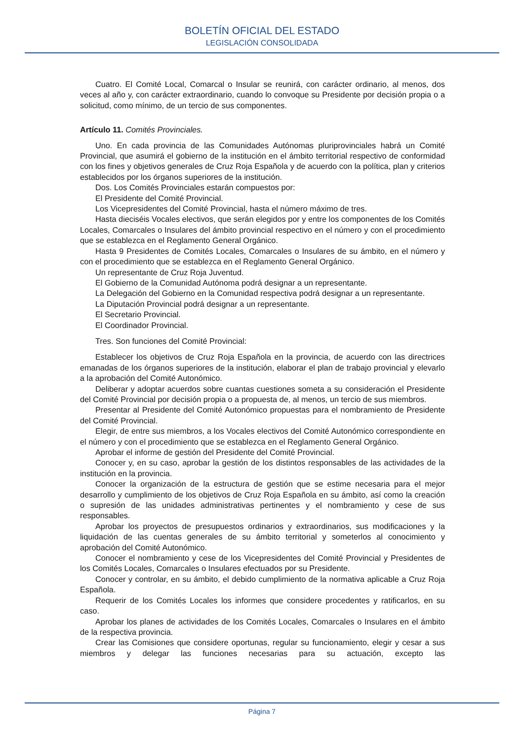BOLETÍN OFICIAL DEL ESTADO
LEGISLACIÓN CONSOLIDADA
Cuatro. El Comité Local, Comarcal o Insular se reunirá, con carácter ordinario, al menos, dos veces al año y, con carácter extraordinario, cuando lo convoque su Presidente por decisión propia o a solicitud, como mínimo, de un tercio de sus componentes.
Artículo 11. Comités Provinciales.
Uno. En cada provincia de las Comunidades Autónomas pluriprovinciales habrá un Comité Provincial, que asumirá el gobierno de la institución en el ámbito territorial respectivo de conformidad con los fines y objetivos generales de Cruz Roja Española y de acuerdo con la política, plan y criterios establecidos por los órganos superiores de la institución.
Dos. Los Comités Provinciales estarán compuestos por:
El Presidente del Comité Provincial.
Los Vicepresidentes del Comité Provincial, hasta el número máximo de tres.
Hasta dieciséis Vocales electivos, que serán elegidos por y entre los componentes de los Comités Locales, Comarcales o Insulares del ámbito provincial respectivo en el número y con el procedimiento que se establezca en el Reglamento General Orgánico.
Hasta 9 Presidentes de Comités Locales, Comarcales o Insulares de su ámbito, en el número y con el procedimiento que se establezca en el Reglamento General Orgánico.
Un representante de Cruz Roja Juventud.
El Gobierno de la Comunidad Autónoma podrá designar a un representante.
La Delegación del Gobierno en la Comunidad respectiva podrá designar a un representante.
La Diputación Provincial podrá designar a un representante.
El Secretario Provincial.
El Coordinador Provincial.
Tres. Son funciones del Comité Provincial:
Establecer los objetivos de Cruz Roja Española en la provincia, de acuerdo con las directrices emanadas de los órganos superiores de la institución, elaborar el plan de trabajo provincial y elevarlo a la aprobación del Comité Autonómico.
Deliberar y adoptar acuerdos sobre cuantas cuestiones someta a su consideración el Presidente del Comité Provincial por decisión propia o a propuesta de, al menos, un tercio de sus miembros.
Presentar al Presidente del Comité Autonómico propuestas para el nombramiento de Presidente del Comité Provincial.
Elegir, de entre sus miembros, a los Vocales electivos del Comité Autonómico correspondiente en el número y con el procedimiento que se establezca en el Reglamento General Orgánico.
Aprobar el informe de gestión del Presidente del Comité Provincial.
Conocer y, en su caso, aprobar la gestión de los distintos responsables de las actividades de la institución en la provincia.
Conocer la organización de la estructura de gestión que se estime necesaria para el mejor desarrollo y cumplimiento de los objetivos de Cruz Roja Española en su ámbito, así como la creación o supresión de las unidades administrativas pertinentes y el nombramiento y cese de sus responsables.
Aprobar los proyectos de presupuestos ordinarios y extraordinarios, sus modificaciones y la liquidación de las cuentas generales de su ámbito territorial y someterlos al conocimiento y aprobación del Comité Autonómico.
Conocer el nombramiento y cese de los Vicepresidentes del Comité Provincial y Presidentes de los Comités Locales, Comarcales o Insulares efectuados por su Presidente.
Conocer y controlar, en su ámbito, el debido cumplimiento de la normativa aplicable a Cruz Roja Española.
Requerir de los Comités Locales los informes que considere procedentes y ratificarlos, en su caso.
Aprobar los planes de actividades de los Comités Locales, Comarcales o Insulares en el ámbito de la respectiva provincia.
Crear las Comisiones que considere oportunas, regular su funcionamiento, elegir y cesar a sus miembros y delegar las funciones necesarias para su actuación, excepto las
Página 7